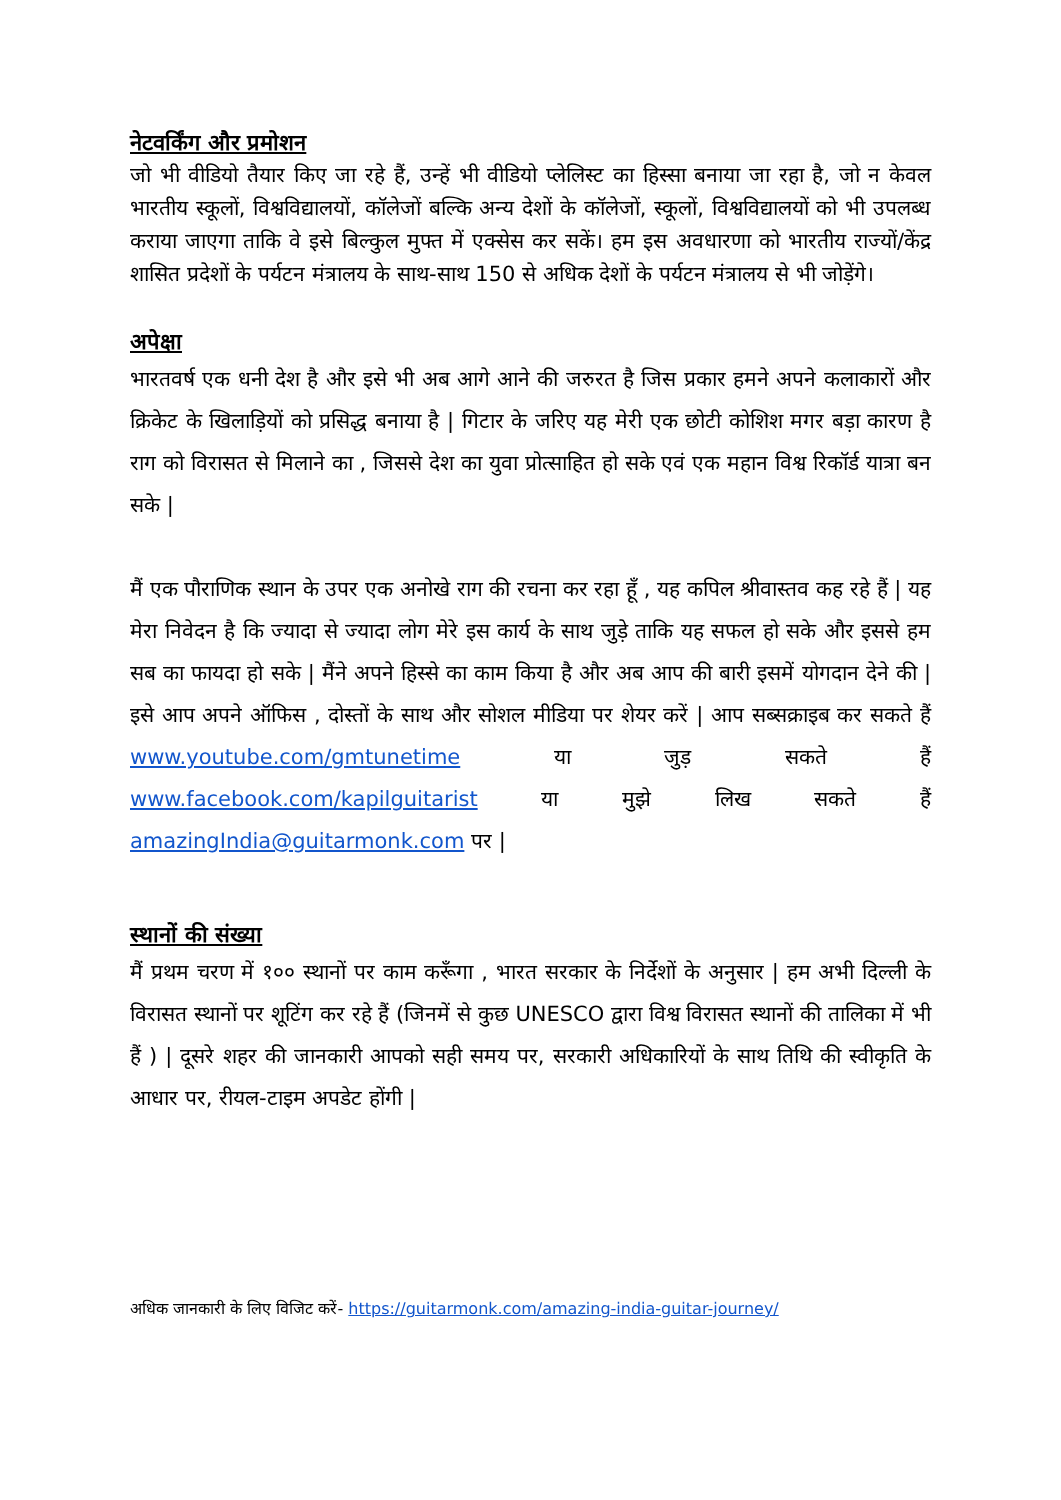नेटवर्किंग और प्रमोशन
जो भी वीडियो तैयार किए जा रहे हैं, उन्हें भी वीडियो प्लेलिस्ट का हिस्सा बनाया जा रहा है, जो न केवल भारतीय स्कूलों, विश्वविद्यालयों, कॉलेजों बल्कि अन्य देशों के कॉलेजों, स्कूलों, विश्वविद्यालयों को भी उपलब्ध कराया जाएगा ताकि वे इसे बिल्कुल मुफ्त में एक्सेस कर सकें। हम इस अवधारणा को भारतीय राज्यों/केंद्र शासित प्रदेशों के पर्यटन मंत्रालय के साथ-साथ 150 से अधिक देशों के पर्यटन मंत्रालय से भी जोड़ेंगे।
अपेक्षा
भारतवर्ष एक धनी देश है और इसे भी अब आगे आने की जरुरत है जिस प्रकार हमने अपने कलाकारों और क्रिकेट के खिलाड़ियों को प्रसिद्ध बनाया है | गिटार के जरिए यह मेरी एक छोटी कोशिश मगर बड़ा कारण है राग को विरासत से मिलाने का , जिससे देश का युवा प्रोत्साहित हो सके एवं एक महान विश्व रिकॉर्ड यात्रा बन सके |
मैं एक पौराणिक स्थान के उपर एक अनोखे राग की रचना कर रहा हूँ , यह कपिल श्रीवास्तव कह रहे हैं | यह मेरा निवेदन है कि ज्यादा से ज्यादा लोग मेरे इस कार्य के साथ जुड़े ताकि यह सफल हो सके और इससे हम सब का फायदा हो सके | मैंने अपने हिस्से का काम किया है और अब आप की बारी इसमें योगदान देने की | इसे आप अपने ऑफिस , दोस्तों के साथ और सोशल मीडिया पर शेयर करें | आप सब्सक्राइब कर सकते हैं www.youtube.com/gmtunetime या जुड़ सकते हैं www.facebook.com/kapilguitarist या मुझे लिख सकते हैं amazingIndia@guitarmonk.com पर |
स्थानों की संख्या
मैं प्रथम चरण में १०० स्थानों पर काम करूँगा , भारत सरकार के निर्देशों के अनुसार | हम अभी दिल्ली के विरासत स्थानों पर शूटिंग कर रहे हैं (जिनमें से कुछ UNESCO द्वारा विश्व विरासत स्थानों की तालिका में भी हैं ) | दूसरे शहर की जानकारी आपको सही समय पर, सरकारी अधिकारियों के साथ तिथि की स्वीकृति के आधार पर, रीयल-टाइम अपडेट होंगी |
अधिक जानकारी के लिए विजिट करें- https://guitarmonk.com/amazing-india-guitar-journey/